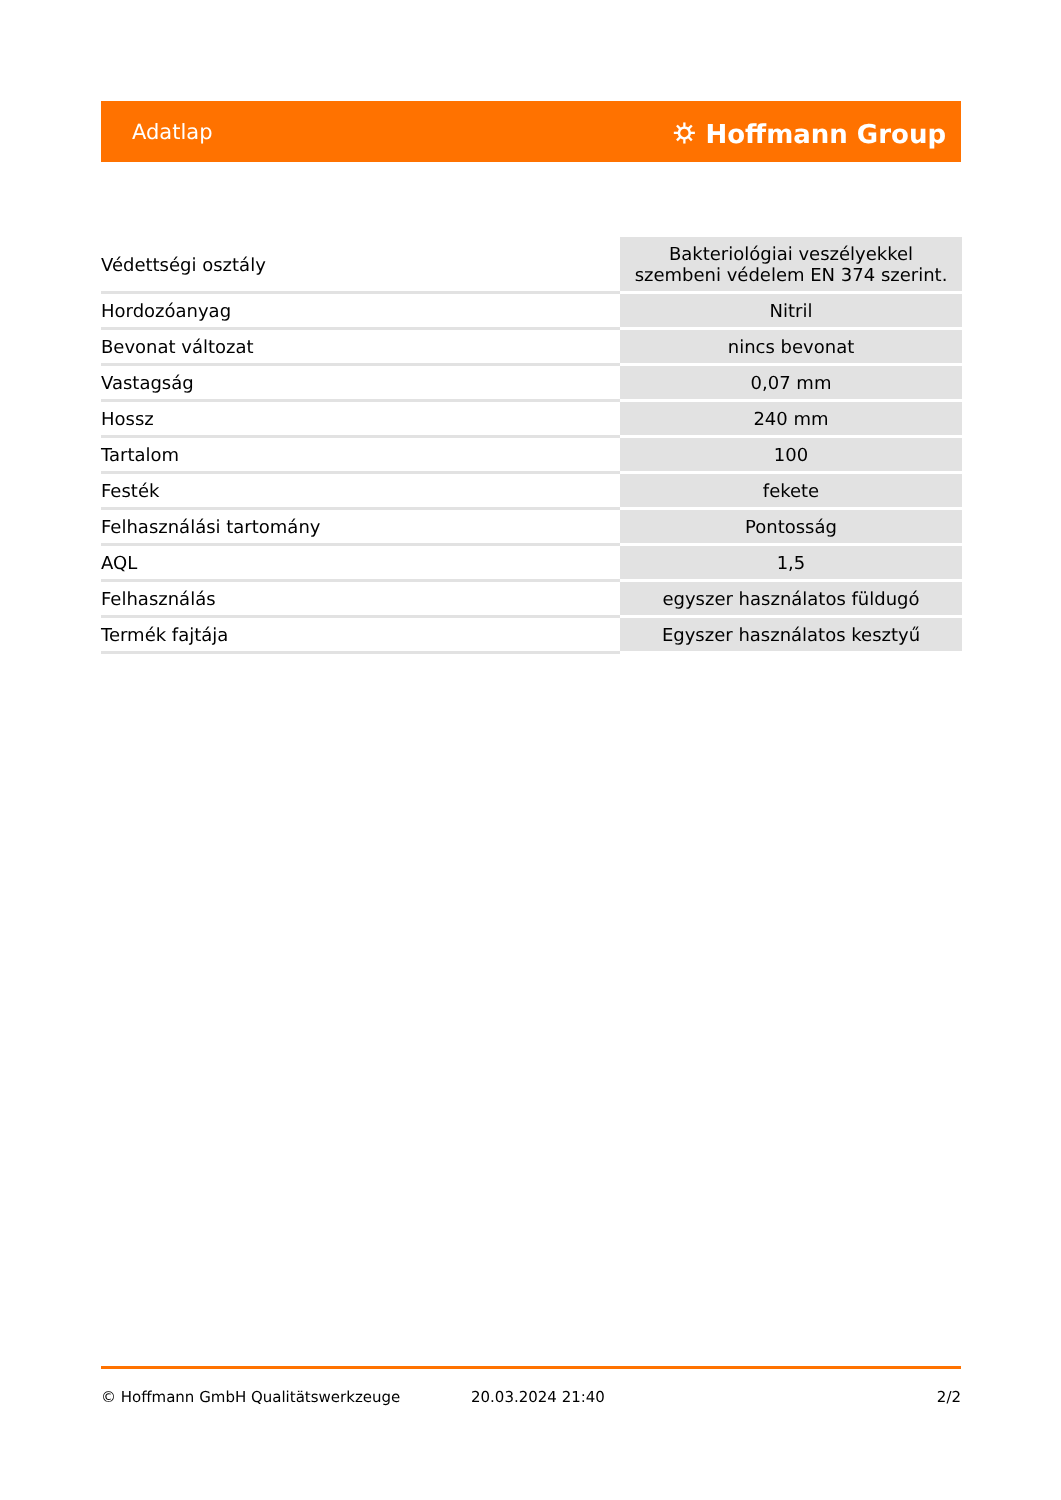Adatlap ⛭ Hoffmann Group
| Védettségi osztály | Bakteriológiai veszélyekkel szembeni védelem EN 374 szerint. |
| Hordozóanyag | Nitril |
| Bevonat változat | nincs bevonat |
| Vastagság | 0,07 mm |
| Hossz | 240 mm |
| Tartalom | 100 |
| Festék | fekete |
| Felhasználási tartomány | Pontosság |
| AQL | 1,5 |
| Felhasználás | egyszer használatos füldugó |
| Termék fajtája | Egyszer használatos kesztyű |
© Hoffmann GmbH Qualitätswerkzeuge 20.03.2024 21:40 2/2